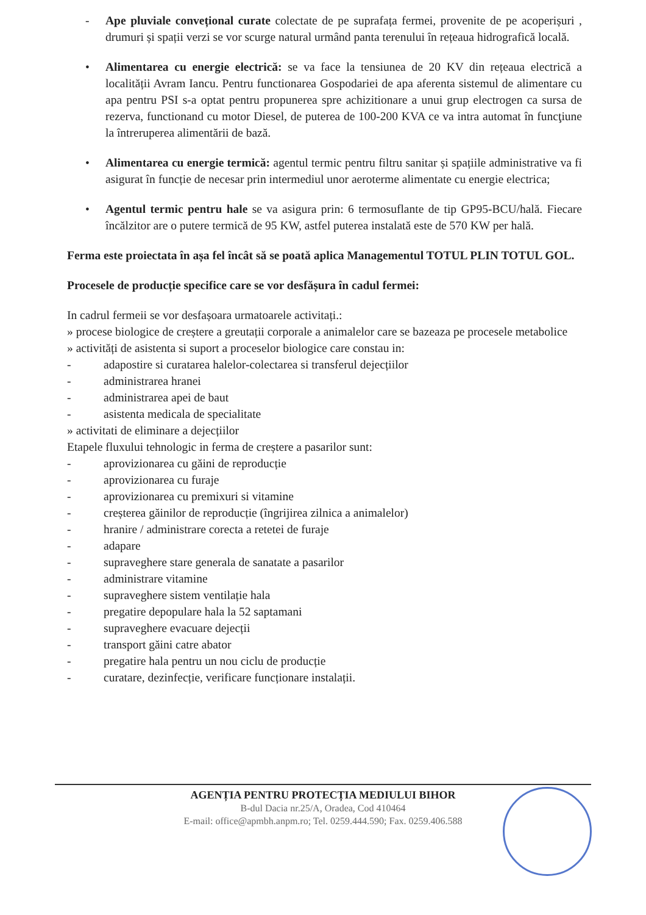- Ape pluviale convețional curate colectate de pe suprafața fermei, provenite de pe acoperișuri , drumuri și spații verzi se vor scurge natural urmând panta terenului în rețeaua hidrografică locală.
• Alimentarea cu energie electrică: se va face la tensiunea de 20 KV din rețeaua electrică a localității Avram Iancu. Pentru functionarea Gospodariei de apa aferenta sistemul de alimentare cu apa pentru PSI s-a optat pentru propunerea spre achizitionare a unui grup electrogen ca sursa de rezerva, functionand cu motor Diesel, de puterea de 100-200 KVA ce va intra automat în funcţiune la întreruperea alimentării de bază.
• Alimentarea cu energie termică: agentul termic pentru filtru sanitar și spațiile administrative va fi asigurat în funcție de necesar prin intermediul unor aeroterme alimentate cu energie electrica;
• Agentul termic pentru hale se va asigura prin: 6 termosuflante de tip GP95-BCU/hală. Fiecare încălzitor are o putere termică de 95 KW, astfel puterea instalată este de 570 KW per hală.
Ferma este proiectata în așa fel încât să se poată aplica Managementul TOTUL PLIN TOTUL GOL.
Procesele de producție specifice care se vor desfășura în cadul fermei:
In cadrul fermeii se vor desfașoara urmatoarele activitați.:
» procese biologice de creștere a greutații corporale a animalelor care se bazeaza pe procesele metabolice
» activități de asistenta si suport a proceselor biologice care constau in:
- adapostire si curatarea halelor-colectarea si transferul dejecțiilor
- administrarea hranei
- administrarea apei de baut
- asistenta medicala de specialitate
» activitati de eliminare a dejecțiilor
Etapele fluxului tehnologic in ferma de creștere a pasarilor sunt:
- aprovizionarea cu găini de reproducție
- aprovizionarea cu furaje
- aprovizionarea cu premixuri si vitamine
- creșterea găinilor de reproducție (îngrijirea zilnica a animalelor)
- hranire / administrare corecta a retetei de furaje
- adapare
- supraveghere stare generala de sanatate a pasarilor
- administrare vitamine
- supraveghere sistem ventilație hala
- pregatire depopulare hala la 52 saptamani
- supraveghere evacuare dejecții
- transport găini catre abator
- pregatire hala pentru un nou ciclu de producție
- curatare, dezinfecție, verificare funcționare instalații.
AGENȚIA PENTRU PROTECȚIA MEDIULUI BIHOR
B-dul Dacia nr.25/A, Oradea, Cod 410464
E-mail: office@apmbh.anpm.ro; Tel. 0259.444.590; Fax. 0259.406.588